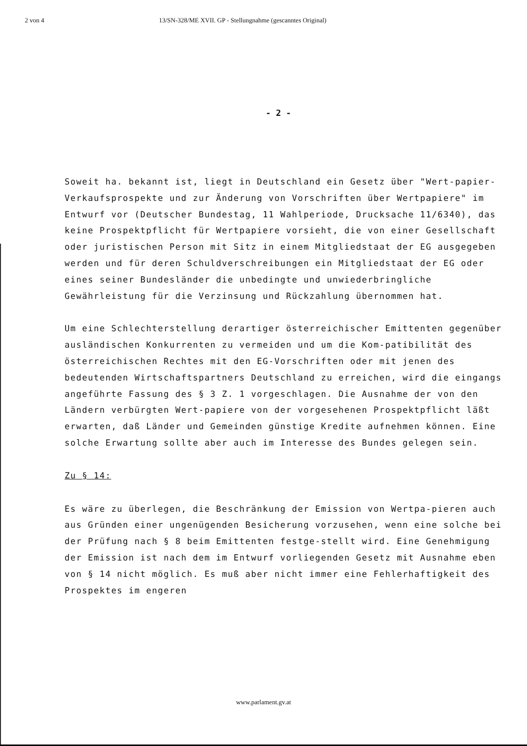2 von 4 13/SN-328/ME XVII. GP - Stellungnahme (gescanntes Original)
- 2 -
Soweit ha. bekannt ist, liegt in Deutschland ein Gesetz über "Wert-papier-Verkaufsprospekte und zur Änderung von Vorschriften über Wertpapiere" im Entwurf vor (Deutscher Bundestag, 11 Wahlperiode, Drucksache 11/6340), das keine Prospektpflicht für Wertpapiere vorsieht, die von einer Gesellschaft oder juristischen Person mit Sitz in einem Mitgliedstaat der EG ausgegeben werden und für deren Schuldverschreibungen ein Mitgliedstaat der EG oder eines seiner Bundesländer die unbedingte und unwiederbringliche Gewährleistung für die Verzinsung und Rückzahlung übernommen hat.
Um eine Schlechterstellung derartiger österreichischer Emittenten gegenüber ausländischen Konkurrenten zu vermeiden und um die Kom-patibilität des österreichischen Rechtes mit den EG-Vorschriften oder mit jenen des bedeutenden Wirtschaftspartners Deutschland zu erreichen, wird die eingangs angeführte Fassung des § 3 Z. 1 vorgeschlagen. Die Ausnahme der von den Ländern verbürgten Wert-papiere von der vorgesehenen Prospektpflicht läßt erwarten, daß Länder und Gemeinden günstige Kredite aufnehmen können. Eine solche Erwartung sollte aber auch im Interesse des Bundes gelegen sein.
Zu § 14:
Es wäre zu überlegen, die Beschränkung der Emission von Wertpa-pieren auch aus Gründen einer ungenügenden Besicherung vorzusehen, wenn eine solche bei der Prüfung nach § 8 beim Emittenten festge-stellt wird. Eine Genehmigung der Emission ist nach dem im Entwurf vorliegenden Gesetz mit Ausnahme eben von § 14 nicht möglich. Es muß aber nicht immer eine Fehlerhaftigkeit des Prospektes im engeren
www.parlament.gv.at